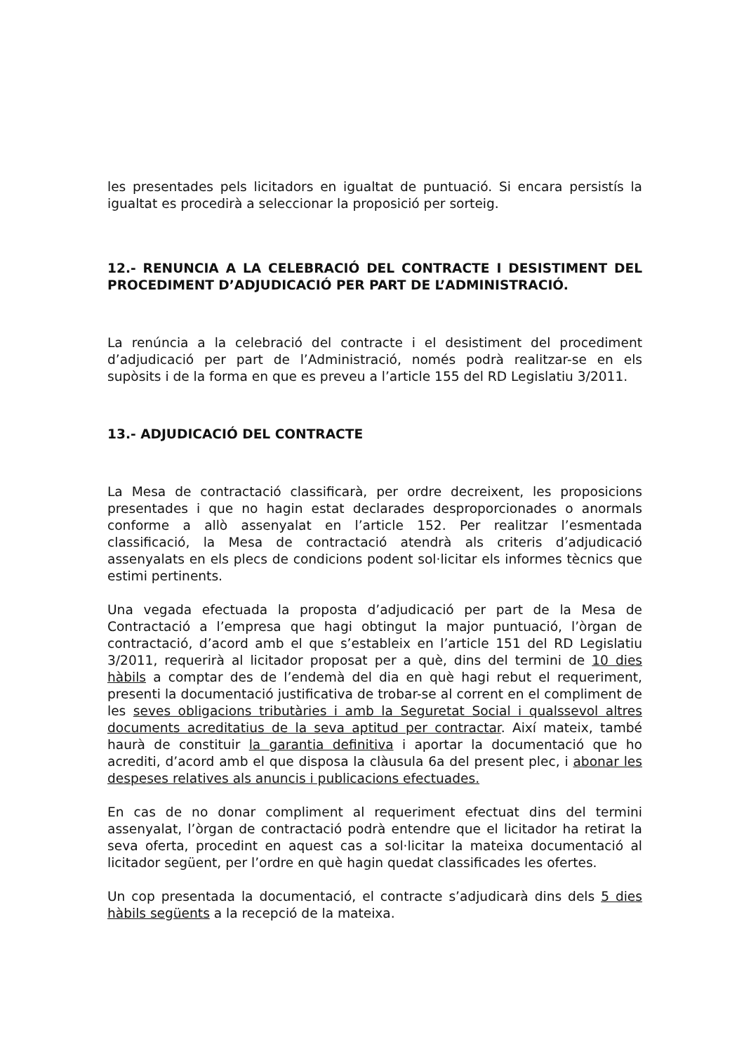les presentades pels licitadors en igualtat de puntuació. Si encara persistís la igualtat es procedirà a seleccionar la proposició per sorteig.
12.- RENUNCIA A LA CELEBRACIÓ DEL CONTRACTE I DESISTIMENT DEL PROCEDIMENT D’ADJUDICACIÓ PER PART DE L’ADMINISTRACIÓ.
La renúncia a la celebració del contracte i el desistiment del procediment d’adjudicació per part de l’Administració, només podrà realitzar-se en els supòsits i de la forma en que es preveu a l’article 155 del RD Legislatiu 3/2011.
13.- ADJUDICACIÓ DEL CONTRACTE
La Mesa de contractació classificarà, per ordre decreixent, les proposicions presentades i que no hagin estat declarades desproporcionades o anormals conforme a allò assenyalat en l’article 152. Per realitzar l’esmentada classificació, la Mesa de contractació atendrà als criteris d’adjudicació assenyalats en els plecs de condicions podent sol·licitar els informes tècnics que estimi pertinents.
Una vegada efectuada la proposta d’adjudicació per part de la Mesa de Contractació a l’empresa que hagi obtingut la major puntuació, l’òrgan de contractació, d’acord amb el que s’estableix en l’article 151 del RD Legislatiu 3/2011, requerirà al licitador proposat per a què, dins del termini de 10 dies hàbils a comptar des de l’endemà del dia en què hagi rebut el requeriment, presenti la documentació justificativa de trobar-se al corrent en el compliment de les seves obligacions tributàries i amb la Seguretat Social i qualssevol altres documents acreditatius de la seva aptitud per contractar. Així mateix, també haurà de constituir la garantia definitiva i aportar la documentació que ho acrediti, d’acord amb el que disposa la clàusula 6a del present plec, i abonar les despeses relatives als anuncis i publicacions efectuades.
En cas de no donar compliment al requeriment efectuat dins del termini assenyalat, l’òrgan de contractació podrà entendre que el licitador ha retirat la seva oferta, procedint en aquest cas a sol·licitar la mateixa documentació al licitador següent, per l’ordre en què hagin quedat classificades les ofertes.
Un cop presentada la documentació, el contracte s’adjudicarà dins dels 5 dies hàbils següents a la recepció de la mateixa.